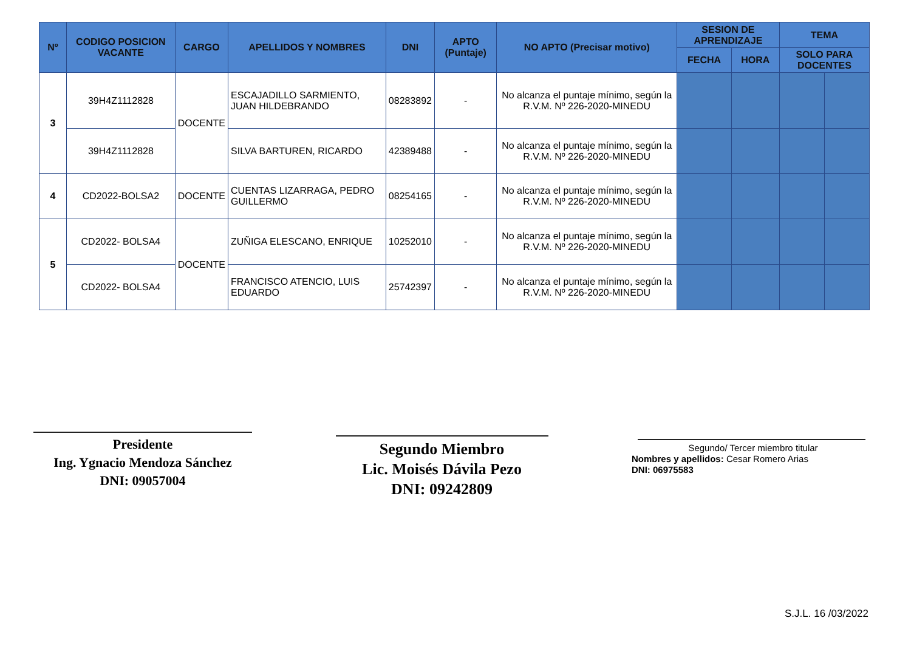| Nº | CODIGO POSICION VACANTE | CARGO | APELLIDOS Y NOMBRES | DNI | APTO (Puntaje) | NO APTO (Precisar motivo) | SESION DE APRENDIZAJE | | TEMA | |
| --- | --- | --- | --- | --- | --- | --- | --- | --- | --- | --- |
| | | | | | | | FECHA | HORA | SOLO PARA DOCENTES | |
| 3 | 39H4Z1112828 | DOCENTE | ESCAJADILLO SARMIENTO, JUAN HILDEBRANDO | 08283892 | - | No alcanza el puntaje mínimo, según la R.V.M. Nº 226-2020-MINEDU | | | | |
| | 39H4Z1112828 | | SILVA BARTUREN, RICARDO | 42389488 | - | No alcanza el puntaje mínimo, según la R.V.M. Nº 226-2020-MINEDU | | | | |
| 4 | CD2022-BOLSA2 | DOCENTE | CUENTAS LIZARRAGA, PEDRO GUILLERMO | 08254165 | - | No alcanza el puntaje mínimo, según la R.V.M. Nº 226-2020-MINEDU | | | | |
| 5 | CD2022- BOLSA4 | DOCENTE | ZUÑIGA ELESCANO, ENRIQUE | 10252010 | - | No alcanza el puntaje mínimo, según la R.V.M. Nº 226-2020-MINEDU | | | | |
| | CD2022- BOLSA4 | | FRANCISCO ATENCIO, LUIS EDUARDO | 25742397 | - | No alcanza el puntaje mínimo, según la R.V.M. Nº 226-2020-MINEDU | | | | |
Presidente
Ing. Ygnacio Mendoza Sánchez
DNI: 09057004
Segundo Miembro
Lic. Moisés Dávila Pezo
DNI: 09242809
Segundo/ Tercer miembro titular
Nombres y apellidos: Cesar Romero Arias
DNI: 06975583
S.J.L. 16 /03/2022